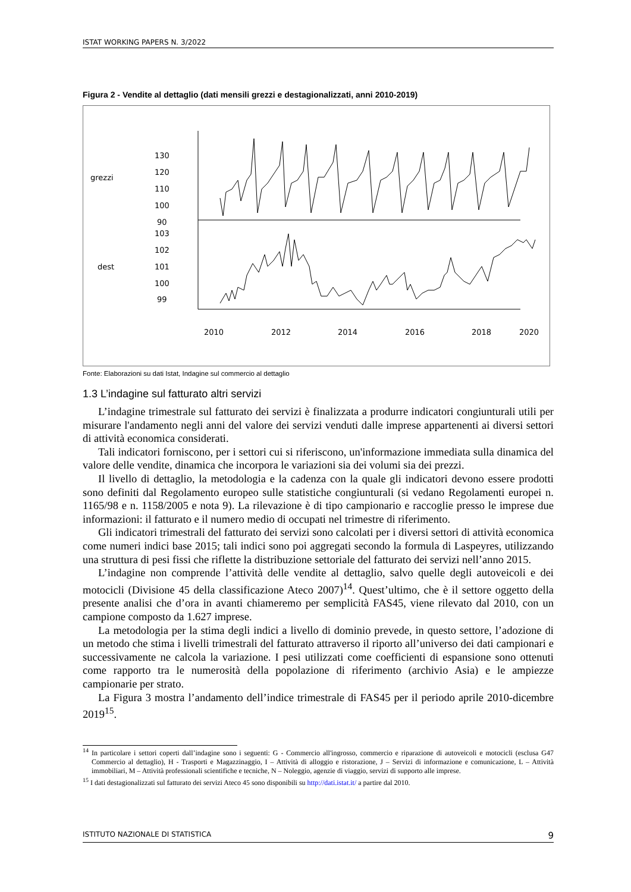ISTAT WORKING PAPERS N. 3/2022
Figura 2 - Vendite al dettaglio (dati mensili grezzi e destagionalizzati, anni 2010-2019)
grezzi
dest
130
120
110
100
90
103
102
101
100
99
2010
2012
2014
2016
2018
2020
Fonte: Elaborazioni su dati Istat, Indagine sul commercio al dettaglio
1.3 L’indagine sul fatturato altri servizi
L’indagine trimestrale sul fatturato dei servizi è finalizzata a produrre indicatori congiunturali utili per misurare l'andamento negli anni del valore dei servizi venduti dalle imprese appartenenti ai diversi settori di attività economica considerati.
Tali indicatori forniscono, per i settori cui si riferiscono, un'informazione immediata sulla dinamica del valore delle vendite, dinamica che incorpora le variazioni sia dei volumi sia dei prezzi.
Il livello di dettaglio, la metodologia e la cadenza con la quale gli indicatori devono essere prodotti sono definiti dal Regolamento europeo sulle statistiche congiunturali (si vedano Regolamenti europei n. 1165/98 e n. 1158/2005 e nota 9). La rilevazione è di tipo campionario e raccoglie presso le imprese due informazioni: il fatturato e il numero medio di occupati nel trimestre di riferimento.
Gli indicatori trimestrali del fatturato dei servizi sono calcolati per i diversi settori di attività economica come numeri indici base 2015; tali indici sono poi aggregati secondo la formula di Laspeyres, utilizzando una struttura di pesi fissi che riflette la distribuzione settoriale del fatturato dei servizi nell’anno 2015.
L’indagine non comprende l’attività delle vendite al dettaglio, salvo quelle degli autoveicoli e dei motocicli (Divisione 45 della classificazione Ateco 2007)<sup>14</sup>. Quest’ultimo, che è il settore oggetto della presente analisi che d’ora in avanti chiameremo per semplicità FAS45, viene rilevato dal 2010, con un campione composto da 1.627 imprese.
La metodologia per la stima degli indici a livello di dominio prevede, in questo settore, l’adozione di un metodo che stima i livelli trimestrali del fatturato attraverso il riporto all’universo dei dati campionari e successivamente ne calcola la variazione. I pesi utilizzati come coefficienti di espansione sono ottenuti come rapporto tra le numerosità della popolazione di riferimento (archivio Asia) e le ampiezze campionarie per strato.
La Figura 3 mostra l’andamento dell’indice trimestrale di FAS45 per il periodo aprile 2010-dicembre 2019<sup>15</sup>.
<sup>14</sup> In particolare i settori coperti dall’indagine sono i seguenti: G - Commercio all'ingrosso, commercio e riparazione di autoveicoli e motocicli (esclusa G47 Commercio al dettaglio), H - Trasporti e Magazzinaggio, I – Attività di alloggio e ristorazione, J – Servizi di informazione e comunicazione, L – Attività immobiliari, M – Attività professionali scientifiche e tecniche, N – Noleggio, agenzie di viaggio, servizi di supporto alle imprese.
<sup>15</sup> I dati destagionalizzati sul fatturato dei servizi Ateco 45 sono disponibili su http://dati.istat.it/ a partire dal 2010.
ISTITUTO NAZIONALE DI STATISTICA 9